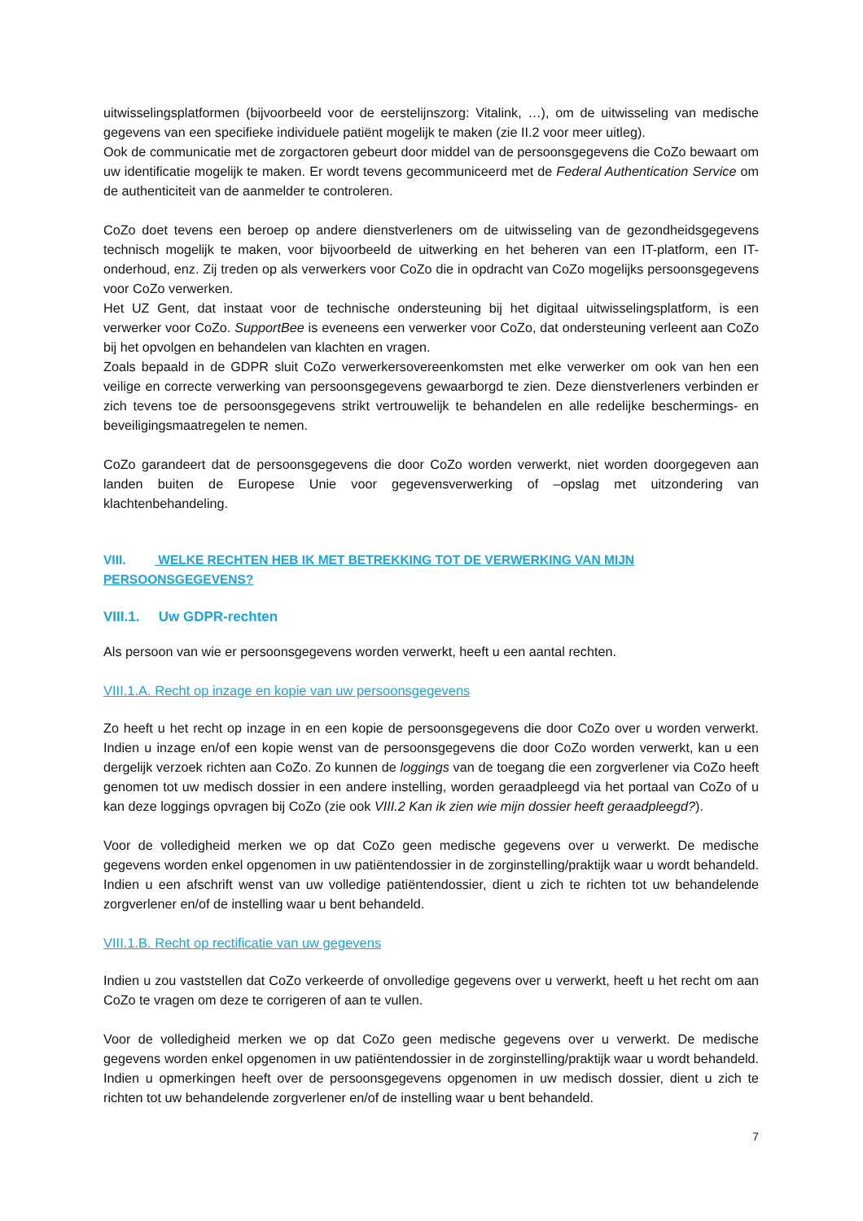uitwisselingsplatformen (bijvoorbeeld voor de eerstelijnszorg: Vitalink, …), om de uitwisseling van medische gegevens van een specifieke individuele patiënt mogelijk te maken (zie II.2 voor meer uitleg).
Ook de communicatie met de zorgactoren gebeurt door middel van de persoonsgegevens die CoZo bewaart om uw identificatie mogelijk te maken. Er wordt tevens gecommuniceerd met de Federal Authentication Service om de authenticiteit van de aanmelder te controleren.
CoZo doet tevens een beroep op andere dienstverleners om de uitwisseling van de gezondheidsgegevens technisch mogelijk te maken, voor bijvoorbeeld de uitwerking en het beheren van een IT-platform, een IT-onderhoud, enz. Zij treden op als verwerkers voor CoZo die in opdracht van CoZo mogelijks persoonsgegevens voor CoZo verwerken.
Het UZ Gent, dat instaat voor de technische ondersteuning bij het digitaal uitwisselingsplatform, is een verwerker voor CoZo. SupportBee is eveneens een verwerker voor CoZo, dat ondersteuning verleent aan CoZo bij het opvolgen en behandelen van klachten en vragen.
Zoals bepaald in de GDPR sluit CoZo verwerkersovereenkomsten met elke verwerker om ook van hen een veilige en correcte verwerking van persoonsgegevens gewaarborgd te zien. Deze dienstverleners verbinden er zich tevens toe de persoonsgegevens strikt vertrouwelijk te behandelen en alle redelijke beschermings- en beveiligingsmaatregelen te nemen.
CoZo garandeert dat de persoonsgegevens die door CoZo worden verwerkt, niet worden doorgegeven aan landen buiten de Europese Unie voor gegevensverwerking of –opslag met uitzondering van klachtenbehandeling.
VIII. WELKE RECHTEN HEB IK MET BETREKKING TOT DE VERWERKING VAN MIJN PERSOONSGEGEVENS?
VIII.1. Uw GDPR-rechten
Als persoon van wie er persoonsgegevens worden verwerkt, heeft u een aantal rechten.
VIII.1.A. Recht op inzage en kopie van uw persoonsgegevens
Zo heeft u het recht op inzage in en een kopie de persoonsgegevens die door CoZo over u worden verwerkt. Indien u inzage en/of een kopie wenst van de persoonsgegevens die door CoZo worden verwerkt, kan u een dergelijk verzoek richten aan CoZo. Zo kunnen de loggings van de toegang die een zorgverlener via CoZo heeft genomen tot uw medisch dossier in een andere instelling, worden geraadpleegd via het portaal van CoZo of u kan deze loggings opvragen bij CoZo (zie ook VIII.2 Kan ik zien wie mijn dossier heeft geraadpleegd?).
Voor de volledigheid merken we op dat CoZo geen medische gegevens over u verwerkt. De medische gegevens worden enkel opgenomen in uw patiëntendossier in de zorginstelling/praktijk waar u wordt behandeld. Indien u een afschrift wenst van uw volledige patiëntendossier, dient u zich te richten tot uw behandelende zorgverlener en/of de instelling waar u bent behandeld.
VIII.1.B. Recht op rectificatie van uw gegevens
Indien u zou vaststellen dat CoZo verkeerde of onvolledige gegevens over u verwerkt, heeft u het recht om aan CoZo te vragen om deze te corrigeren of aan te vullen.
Voor de volledigheid merken we op dat CoZo geen medische gegevens over u verwerkt. De medische gegevens worden enkel opgenomen in uw patiëntendossier in de zorginstelling/praktijk waar u wordt behandeld. Indien u opmerkingen heeft over de persoonsgegevens opgenomen in uw medisch dossier, dient u zich te richten tot uw behandelende zorgverlener en/of de instelling waar u bent behandeld.
7